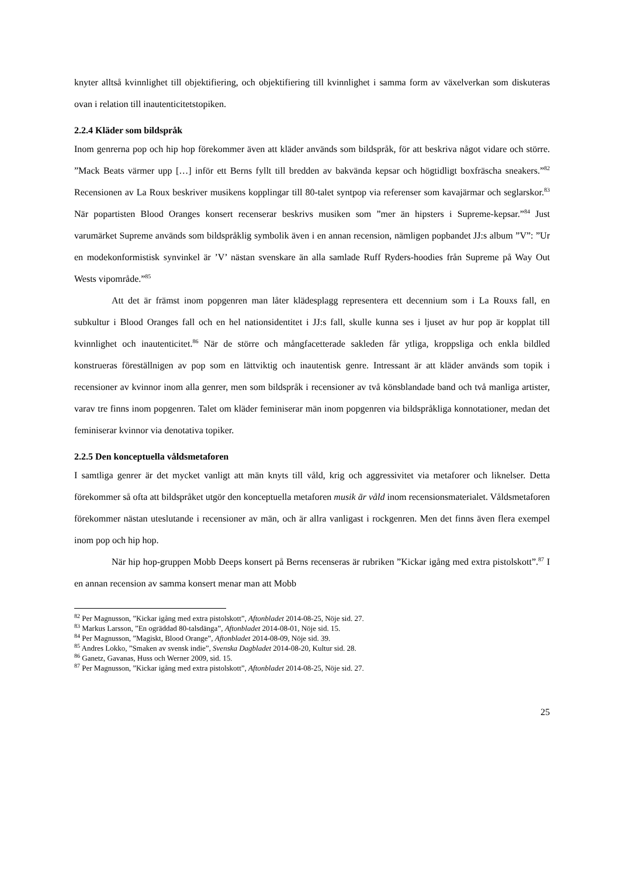knyter alltså kvinnlighet till objektifiering, och objektifiering till kvinnlighet i samma form av växelverkan som diskuteras ovan i relation till inautenticitetstopiken.
2.2.4 Kläder som bildspråk
Inom genrerna pop och hip hop förekommer även att kläder används som bildspråk, för att beskriva något vidare och större. ”Mack Beats värmer upp […] inför ett Berns fyllt till bredden av bakvända kepsar och högtidligt boxfräscha sneakers.”<sup>82</sup> Recensionen av La Roux beskriver musikens kopplingar till 80-talet syntpop via referenser som kavajärmar och seglarskor.<sup>83</sup> När popartisten Blood Oranges konsert recenserar beskrivs musiken som ”mer än hipsters i Supreme-kepsar.”<sup>84</sup> Just varumärket Supreme används som bildspråklig symbolik även i en annan recension, nämligen popbandet JJ:s album ”V”: ”Ur en modekonformistisk synvinkel är ’V’ nästan svenskare än alla samlade Ruff Ryders-hoodies från Supreme på Way Out Wests vipområde.”<sup>85</sup>
Att det är främst inom popgenren man låter klädesplagg representera ett decennium som i La Rouxs fall, en subkultur i Blood Oranges fall och en hel nationsidentitet i JJ:s fall, skulle kunna ses i ljuset av hur pop är kopplat till kvinnlighet och inautenticitet.<sup>86</sup> När de större och mångfacetterade sakleden får ytliga, kroppsliga och enkla bildled konstrueras föreställnigen av pop som en lättviktig och inautentisk genre. Intressant är att kläder används som topik i recensioner av kvinnor inom alla genrer, men som bildspråk i recensioner av två könsblandade band och två manliga artister, varav tre finns inom popgenren. Talet om kläder feminiserar män inom popgenren via bildspråkliga konnotationer, medan det feminiserar kvinnor via denotativa topiker.
2.2.5 Den konceptuella våldsmetaforen
I samtliga genrer är det mycket vanligt att män knyts till våld, krig och aggressivitet via metaforer och liknelser. Detta förekommer så ofta att bildspråket utgör den konceptuella metaforen musik är våld inom recensionsmaterialet. Våldsmetaforen förekommer nästan uteslutande i recensioner av män, och är allra vanligast i rockgenren. Men det finns även flera exempel inom pop och hip hop.
När hip hop-gruppen Mobb Deeps konsert på Berns recenseras är rubriken ”Kickar igång med extra pistolskott”.<sup>87</sup> I en annan recension av samma konsert menar man att Mobb
<sup>82</sup> Per Magnusson, ”Kickar igång med extra pistolskott”, Aftonbladet 2014-08-25, Nöje sid. 27.
<sup>83</sup> Markus Larsson, ”En ogräddad 80-talsdänga”, Aftonbladet 2014-08-01, Nöje sid. 15.
<sup>84</sup> Per Magnusson, ”Magiskt, Blood Orange”, Aftonbladet 2014-08-09, Nöje sid. 39.
<sup>85</sup> Andres Lokko, ”Smaken av svensk indie”, Svenska Dagbladet 2014-08-20, Kultur sid. 28.
<sup>86</sup> Ganetz, Gavanas, Huss och Werner 2009, sid. 15.
<sup>87</sup> Per Magnusson, ”Kickar igång med extra pistolskott”, Aftonbladet 2014-08-25, Nöje sid. 27.
25